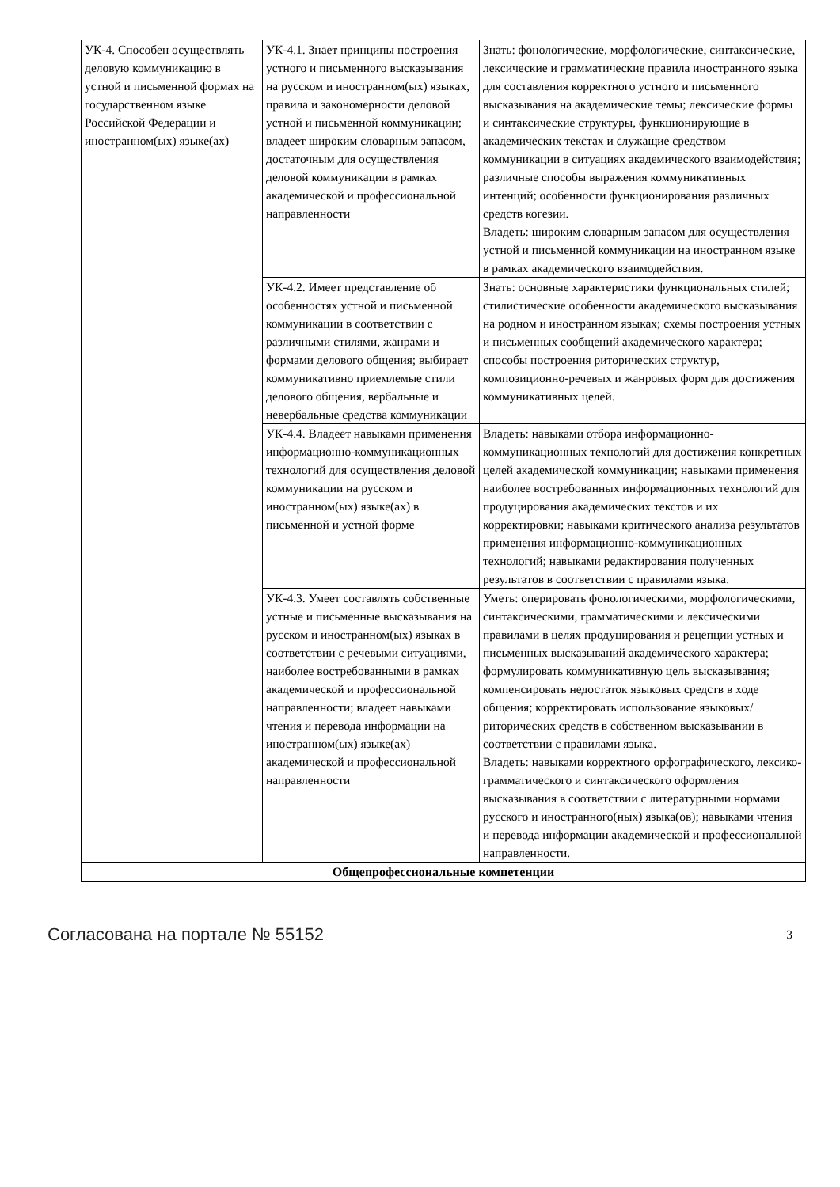| УК-4. Способен осуществлять деловую коммуникацию в устной и письменной формах на государственном языке Российской Федерации и иностранном(ых) языке(ах) | УК-4.1. Знает принципы построения устного и письменного высказывания на русском и иностранном(ых) языках, правила и закономерности деловой устной и письменной коммуникации; владеет широким словарным запасом, достаточным для осуществления деловой коммуникации в рамках академической и профессиональной направленности | Знать: фонологические, морфологические, синтаксические, лексические и грамматические правила иностранного языка для составления корректного устного и письменного высказывания на академические темы; лексические формы и синтаксические структуры, функционирующие в академических текстах и служащие средством коммуникации в ситуациях академического взаимодействия; различные способы выражения коммуникативных интенций; особенности функционирования различных средств когезии. Владеть: широким словарным запасом для осуществления устной и письменной коммуникации на иностранном языке в рамках академического взаимодействия. |
| | УК-4.2. Имеет представление об особенностях устной и письменной коммуникации в соответствии с различными стилями, жанрами и формами делового общения; выбирает коммуникативно приемлемые стили делового общения, вербальные и невербальные средства коммуникации | Знать: основные характеристики функциональных стилей; стилистические особенности академического высказывания на родном и иностранном языках; схемы построения устных и письменных сообщений академического характера; способы построения риторических структур, композиционно-речевых и жанровых форм для достижения коммуникативных целей. |
| | УК-4.4. Владеет навыками применения информационно-коммуникационных технологий для осуществления деловой коммуникации на русском и иностранном(ых) языке(ах) в письменной и устной форме | Владеть: навыками отбора информационно-коммуникационных технологий для достижения конкретных целей академической коммуникации; навыками применения наиболее востребованных информационных технологий для продуцирования академических текстов и их корректировки; навыками критического анализа результатов применения информационно-коммуникационных технологий; навыками редактирования полученных результатов в соответствии с правилами языка. |
| | УК-4.3. Умеет составлять собственные устные и письменные высказывания на русском и иностранном(ых) языках в соответствии с речевыми ситуациями, наиболее востребованными в рамках академической и профессиональной направленности; владеет навыками чтения и перевода информации на иностранном(ых) языке(ах) академической и профессиональной направленности | Уметь: оперировать фонологическими, морфологическими, синтаксическими, грамматическими и лексическими правилами в целях продуцирования и рецепции устных и письменных высказываний академического характера; формулировать коммуникативную цель высказывания; компенсировать недостаток языковых средств в ходе общения; корректировать использование языковых/риторических средств в собственном высказывании в соответствии с правилами языка. Владеть: навыками корректного орфографического, лексико-грамматического и синтаксического оформления высказывания в соответствии с литературными нормами русского и иностранного(ных) языка(ов); навыками чтения и перевода информации академической и профессиональной направленности. |
| Общепрофессиональные компетенции | | |
Согласована на портале № 55152 3